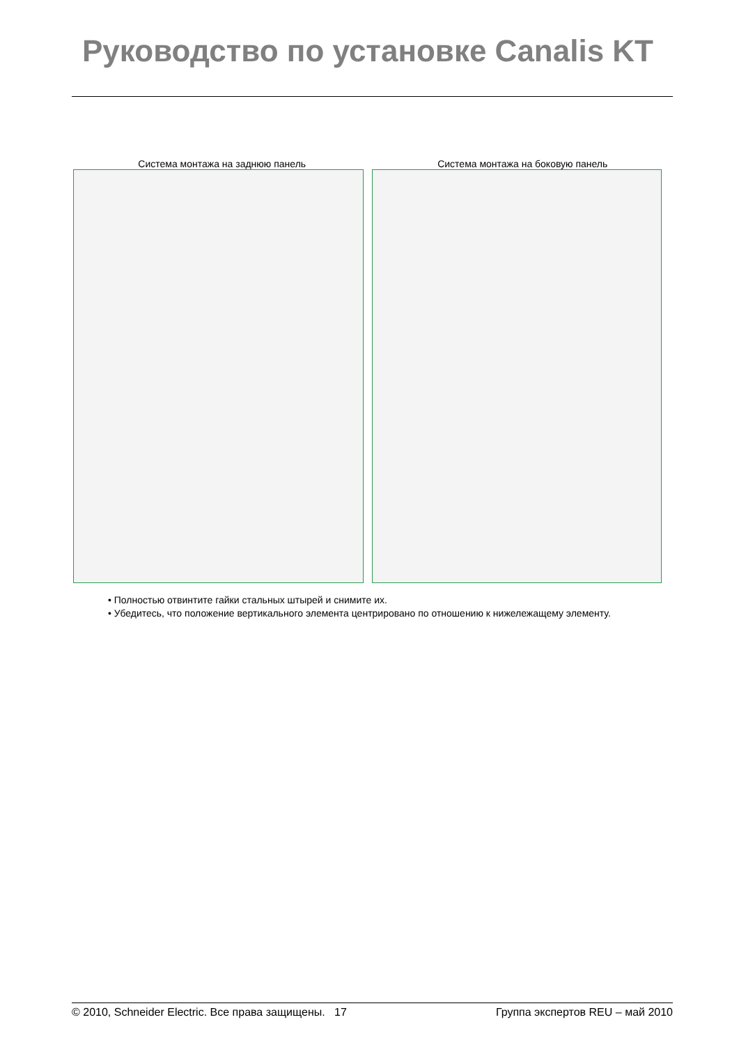Руководство по установке Canalis KT
Система монтажа на заднюю панель
Система монтажа на боковую панель
• Полностью отвинтите гайки стальных штырей и снимите их.
• Убедитесь, что положение вертикального элемента центрировано по отношению к нижележащему элементу.
© 2010, Schneider Electric. Все права защищены. 17 Группа экспертов REU – май 2010